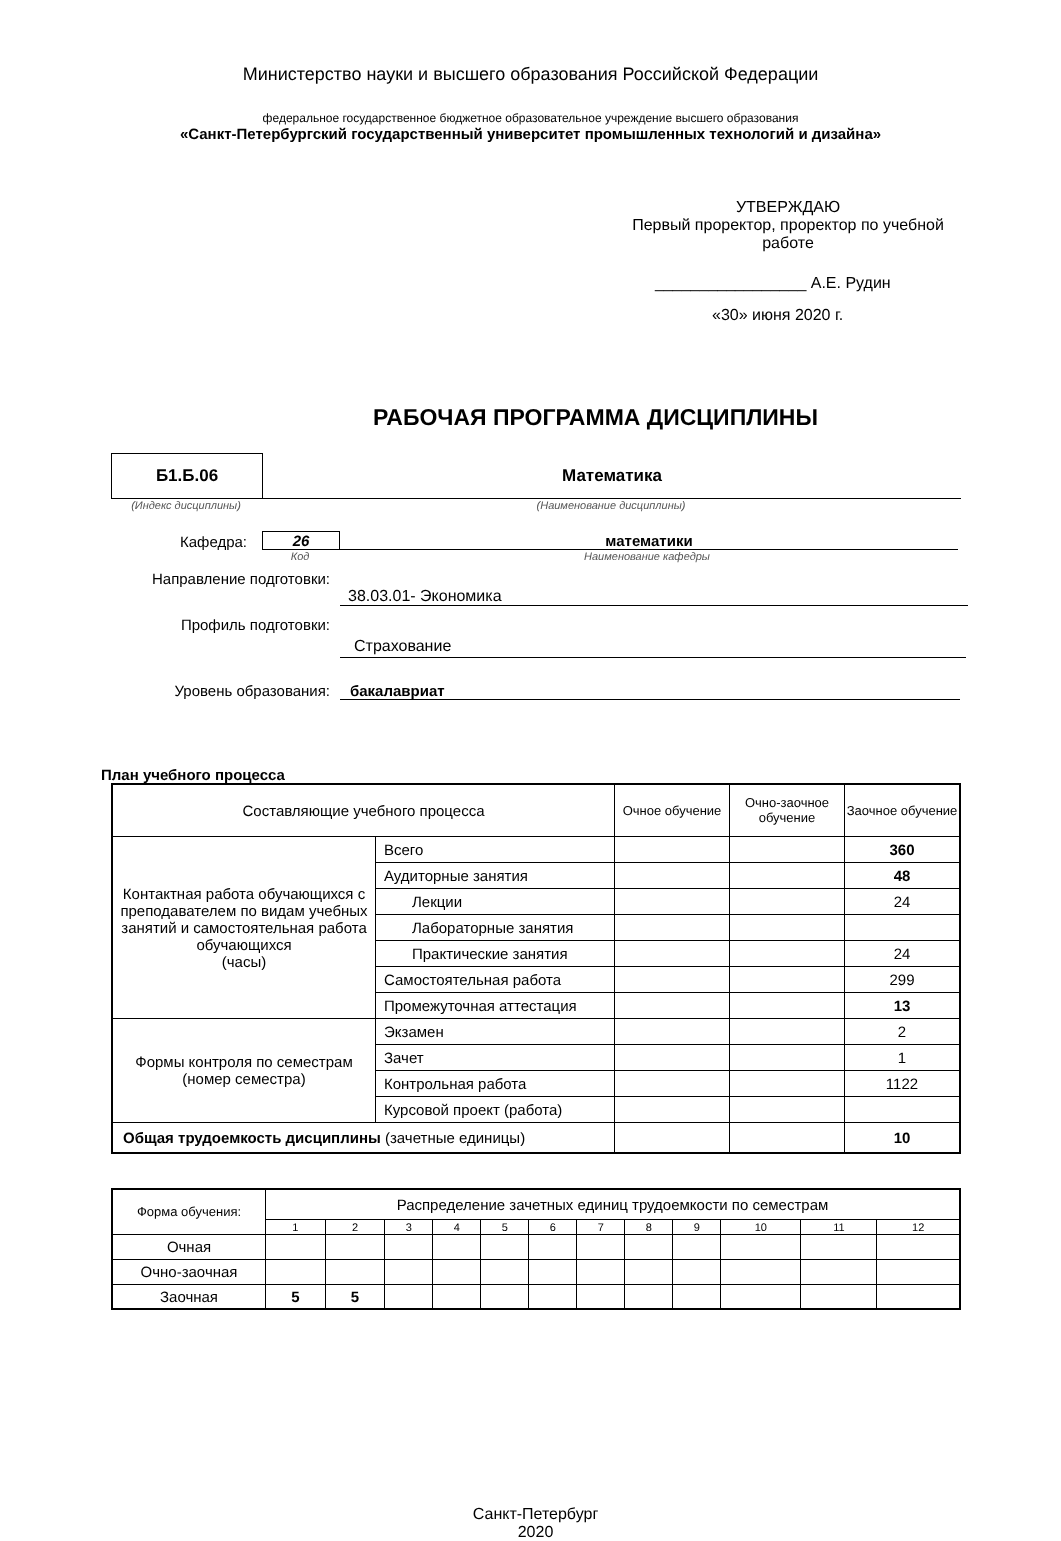Министерство науки и высшего образования Российской Федерации
федеральное государственное бюджетное образовательное учреждение высшего образования
«Санкт-Петербургский государственный университет промышленных технологий и дизайна»
УТВЕРЖДАЮ
Первый проректор, проректор по учебной работе
_________________ А.Е. Рудин
«30» июня 2020 г.
РАБОЧАЯ ПРОГРАММА ДИСЦИПЛИНЫ
Б1.Б.06
Математика
(Индекс дисциплины) (Наименование дисциплины)
Кафедра: 26 математики
Код Наименование кафедры
Направление подготовки:
38.03.01- Экономика
Профиль подготовки:
Страхование
Уровень образования: бакалавриат
План учебного процесса
| Составляющие учебного процесса | | Очное обучение | Очно-заочное обучение | Заочное обучение |
| Контактная работа обучающихся с преподавателем по видам учебных занятий и самостоятельная работа обучающихся (часы) | Всего | | | 360 |
| | Аудиторные занятия | | | 48 |
| | Лекции | | | 24 |
| | Лабораторные занятия | | | |
| | Практические занятия | | | 24 |
| | Самостоятельная работа | | | 299 |
| | Промежуточная аттестация | | | 13 |
| Формы контроля по семестрам (номер семестра) | Экзамен | | | 2 |
| | Зачет | | | 1 |
| | Контрольная работа | | | 1122 |
| | Курсовой проект (работа) | | | |
| Общая трудоемкость дисциплины (зачетные единицы) | | | | 10 |
| Форма обучения: | Распределение зачетных единиц трудоемкости по семестрам | | | | | | | | | | | |
| | 1 | 2 | 3 | 4 | 5 | 6 | 7 | 8 | 9 | 10 | 11 | 12 |
| Очная | | | | | | | | | | | | |
| Очно-заочная | | | | | | | | | | | | |
| Заочная | 5 | 5 | | | | | | | | | | |
Санкт-Петербург
2020